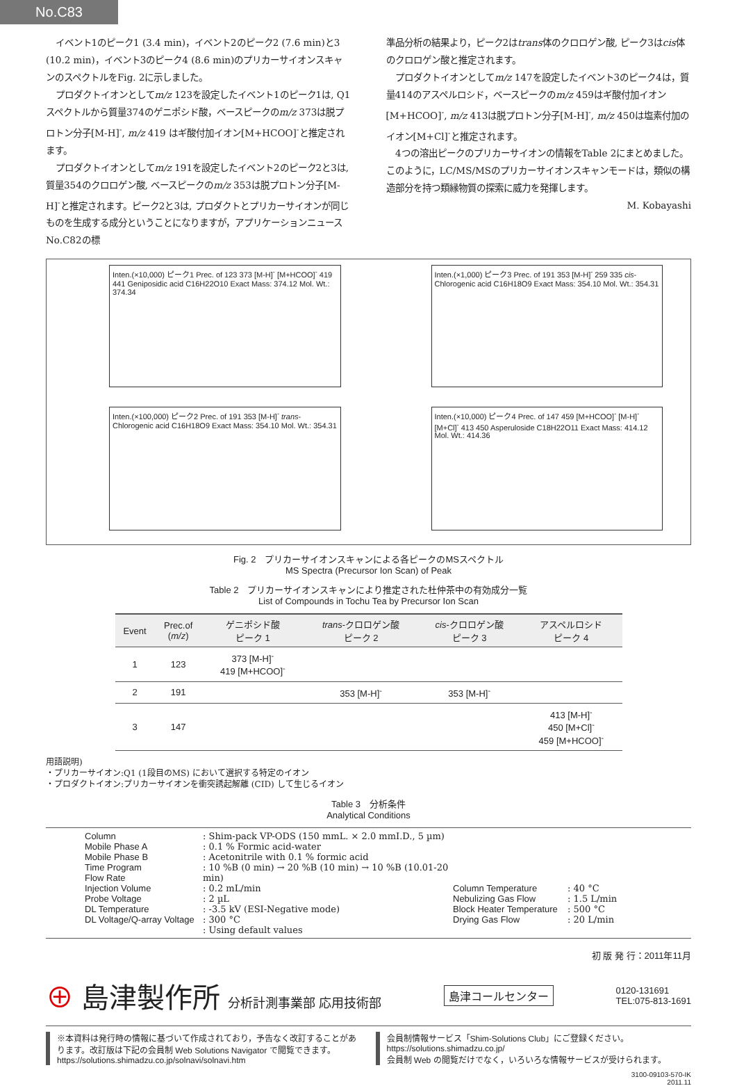No.C83
イベント1のピーク1 (3.4 min)，イベント2のピーク2 (7.6 min)と3 (10.2 min)，イベント3のピーク4 (8.6 min)のプリカーサイオンスキャンのスペクトルをFig. 2に示しました。
プロダクトイオンとしてm/z 123を設定したイベント1のピーク1は, Q1スペクトルから質量374のゲニポシド酸，ベースピークのm/z 373は脱プロトン分子[M-H]<sup>-</sup>, m/z 419 はギ酸付加イオン[M+HCOO]<sup>-</sup>と推定されます。
プロダクトイオンとしてm/z 191を設定したイベント2のピーク2と3は, 質量354のクロロゲン酸, ベースピークのm/z 353は脱プロトン分子[M-H]<sup>-</sup>と推定されます。ピーク2と3は, プロダクトとプリカーサイオンが同じものを生成する成分ということになりますが，アプリケーションニュースNo.C82の標
準品分析の結果より，ピーク2はtrans体のクロロゲン酸, ピーク3はcis体のクロロゲン酸と推定されます。
プロダクトイオンとしてm/z 147を設定したイベント3のピーク4は，質量414のアスペルロシド，ベースピークのm/z 459はギ酸付加イオン[M+HCOO]<sup>-</sup>, m/z 413は脱プロトン分子[M-H]<sup>-</sup>, m/z 450は塩素付加のイオン[M+Cl]<sup>-</sup>と推定されます。
4つの溶出ピークのプリカーサイオンの情報をTable 2にまとめました。このように，LC/MS/MSのプリカーサイオンスキャンモードは，類似の構造部分を持つ類縁物質の探索に威力を発揮します。
M. Kobayashi
Inten.(×10,000) ピーク1 Prec. of 123 373 [M-H]<sup>-</sup> [M+HCOO]<sup>-</sup> 419 441 Geniposidic acid C16H22O10 Exact Mass: 374.12 Mol. Wt.: 374.34
Inten.(×1,000) ピーク3 Prec. of 191 353 [M-H]<sup>-</sup> 259 335 cis-Chlorogenic acid C16H18O9 Exact Mass: 354.10 Mol. Wt.: 354.31
Inten.(×100,000) ピーク2 Prec. of 191 353 [M-H]<sup>-</sup> trans-Chlorogenic acid C16H18O9 Exact Mass: 354.10 Mol. Wt.: 354.31
Inten.(×10,000) ピーク4 Prec. of 147 459 [M+HCOO]<sup>-</sup> [M-H]<sup>-</sup> [M+Cl]<sup>-</sup> 413 450 Asperuloside C18H22O11 Exact Mass: 414.12 Mol. Wt.: 414.36
Fig. 2　プリカーサイオンスキャンによる各ピークのMSスペクトル
MS Spectra (Precursor Ion Scan) of Peak
Table 2　プリカーサイオンスキャンにより推定された杜仲茶中の有効成分一覧
List of Compounds in Tochu Tea by Precursor Ion Scan
| Event | Prec.of ( m/z ) | ゲニポシド酸 ピーク 1 | trans -クロロゲン酸 ピーク 2 | cis -クロロゲン酸 ピーク 3 | アスペルロシド ピーク 4 |
| --- | --- | --- | --- | --- | --- |
| 1 | 123 | 373 [M-H]<sup>-</sup> 419 [M+HCOO]<sup>-</sup> | | | |
| 2 | 191 | | 353 [M-H]<sup>-</sup> | 353 [M-H]<sup>-</sup> | |
| 3 | 147 | | | | 413 [M-H]<sup>-</sup> 450 [M+Cl]<sup>-</sup> 459 [M+HCOO]<sup>-</sup> |
用語説明)
・プリカーサイオン:Q1 (1段目のMS) において選択する特定のイオン
・プロダクトイオン:プリカーサイオンを衝突誘起解離 (CID) して生じるイオン
Table 3　分析条件
Analytical Conditions
Column
Mobile Phase A
Mobile Phase B
Time Program
Flow Rate
Injection Volume
Probe Voltage
DL Temperature
DL Voltage/Q-array Voltage
: Shim-pack VP-ODS (150 mmL. × 2.0 mmI.D., 5 µm)
: 0.1 % Formic acid-water
: Acetonitrile with 0.1 % formic acid
: 10 %B (0 min) → 20 %B (10 min) → 10 %B (10.01-20 min)
: 0.2 mL/min
: 2 µL
: -3.5 kV (ESI-Negative mode)
: 300 °C
: Using default values
Column Temperature
Nebulizing Gas Flow
Block Heater Temperature
Drying Gas Flow
: 40 °C
: 1.5 L/min
: 500 °C
: 20 L/min
初 版 発 行：2011年11月
⊕ 島津製作所 分析計測事業部 応用技術部
島津コールセンター
0120-131691
TEL:075-813-1691
※本資料は発行時の情報に基づいて作成されており，予告なく改訂することがあります。改訂版は下記の会員制 Web Solutions Navigator で閲覧できます。
https://solutions.shimadzu.co.jp/solnavi/solnavi.htm
会員制情報サービス「Shim-Solutions Club」にご登録ください。
https://solutions.shimadzu.co.jp/
会員制 Web の閲覧だけでなく，いろいろな情報サービスが受けられます。
3100-09103-570-IK
2011.11